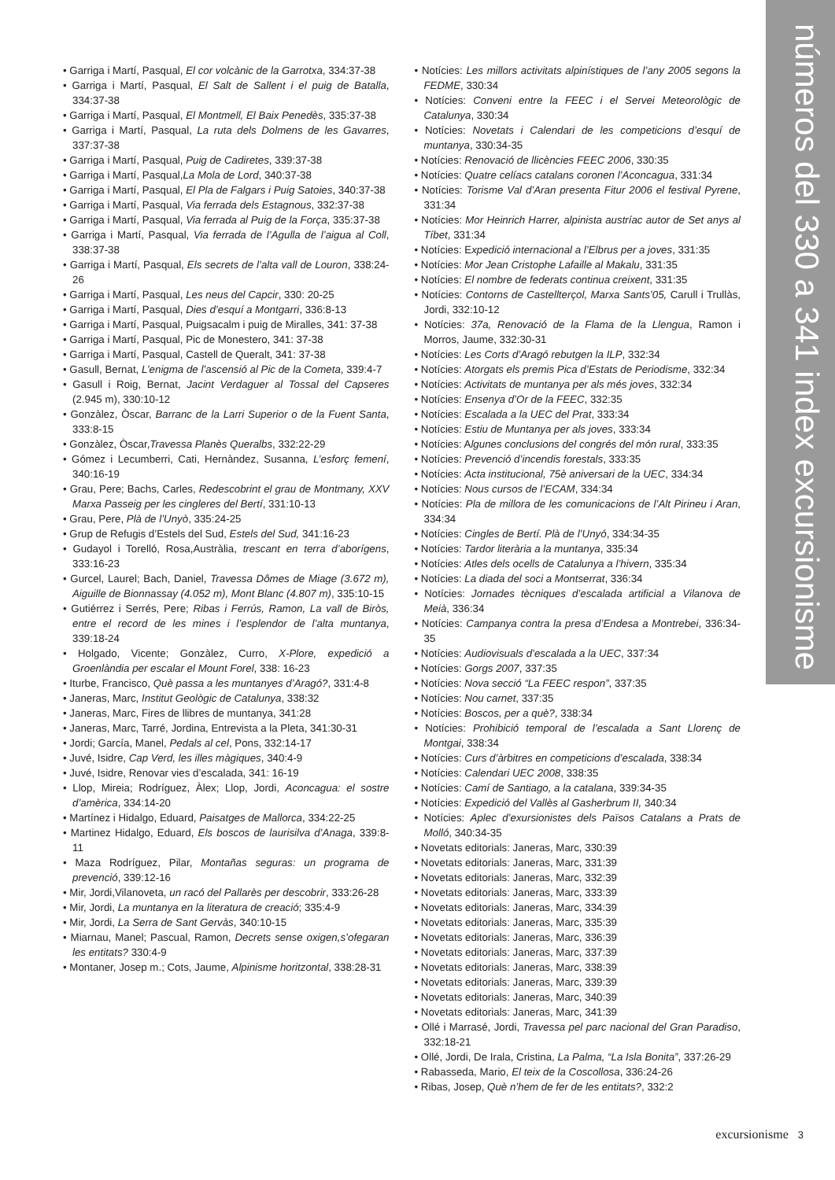números del 330 a 341 index excursionisme
• Garriga i Martí, Pasqual, El cor volcànic de la Garrotxa, 334:37-38
• Garriga i Martí, Pasqual, El Salt de Sallent i el puig de Batalla, 334:37-38
• Garriga i Martí, Pasqual, El Montmell, El Baix Penedès, 335:37-38
• Garriga i Martí, Pasqual, La ruta dels Dolmens de les Gavarres, 337:37-38
• Garriga i Martí, Pasqual, Puig de Cadiretes, 339:37-38
• Garriga i Martí, Pasqual,La Mola de Lord, 340:37-38
• Garriga i Martí, Pasqual, El Pla de Falgars i Puig Satoies, 340:37-38
• Garriga i Martí, Pasqual, Via ferrada dels Estagnous, 332:37-38
• Garriga i Martí, Pasqual, Via ferrada al Puig de la Força, 335:37-38
• Garriga i Martí, Pasqual, Via ferrada de l’Agulla de l’aigua al Coll, 338:37-38
• Garriga i Martí, Pasqual, Els secrets de l’alta vall de Louron, 338:24-26
• Garriga i Martí, Pasqual, Les neus del Capcir, 330: 20-25
• Garriga i Martí, Pasqual, Dies d’esquí a Montgarri, 336:8-13
• Garriga i Martí, Pasqual, Puigsacalm i puig de Miralles, 341: 37-38
• Garriga i Martí, Pasqual, Pic de Monestero, 341: 37-38
• Garriga i Martí, Pasqual, Castell de Queralt, 341: 37-38
• Gasull, Bernat, L’enigma de l’ascensió al Pic de la Cometa, 339:4-7
• Gasull i Roig, Bernat, Jacint Verdaguer al Tossal del Capseres (2.945 m), 330:10-12
• Gonzàlez, Òscar, Barranc de la Larri Superior o de la Fuent Santa, 333:8-15
• Gonzàlez, Òscar,Travessa Planès Queralbs, 332:22-29
• Gómez i Lecumberri, Cati, Hernàndez, Susanna, L’esforç femení, 340:16-19
• Grau, Pere; Bachs, Carles, Redescobrint el grau de Montmany, XXV Marxa Passeig per les cingleres del Bertí, 331:10-13
• Grau, Pere, Plà de l’Unyò, 335:24-25
• Grup de Refugis d’Estels del Sud, Estels del Sud, 341:16-23
• Gudayol i Torelló, Rosa,Austràlia, trescant en terra d’aborígens, 333:16-23
• Gurcel, Laurel; Bach, Daniel, Travessa Dômes de Miage (3.672 m), Aiguille de Bionnassay (4.052 m), Mont Blanc (4.807 m), 335:10-15
• Gutiérrez i Serrés, Pere; Ribas i Ferrús, Ramon, La vall de Biròs, entre el record de les mines i l’esplendor de l’alta muntanya, 339:18-24
• Holgado, Vicente; Gonzàlez, Curro, X-Plore, expedició a Groenlàndia per escalar el Mount Forel, 338: 16-23
• Iturbe, Francisco, Què passa a les muntanyes d’Aragó?, 331:4-8
• Janeras, Marc, Institut Geològic de Catalunya, 338:32
• Janeras, Marc, Fires de llibres de muntanya, 341:28
• Janeras, Marc, Tarré, Jordina, Entrevista a la Pleta, 341:30-31
• Jordi; García, Manel, Pedals al cel, Pons, 332:14-17
• Juvé, Isidre, Cap Verd, les illes màgiques, 340:4-9
• Juvé, Isidre, Renovar vies d’escalada, 341: 16-19
• Llop, Mireia; Rodríguez, Àlex; Llop, Jordi, Aconcagua: el sostre d’amèrica, 334:14-20
• Martínez i Hidalgo, Eduard, Paisatges de Mallorca, 334:22-25
• Martinez Hidalgo, Eduard, Els boscos de laurisilva d’Anaga, 339:8-11
• Maza Rodríguez, Pilar, Montañas seguras: un programa de prevenció, 339:12-16
• Mir, Jordi,Vilanoveta, un racó del Pallarès per descobrir, 333:26-28
• Mir, Jordi, La muntanya en la literatura de creació; 335:4-9
• Mir, Jordi, La Serra de Sant Gervàs, 340:10-15
• Miarnau, Manel; Pascual, Ramon, Decrets sense oxigen,s’ofegaran les entitats? 330:4-9
• Montaner, Josep m.; Cots, Jaume, Alpinisme horitzontal, 338:28-31
• Notícies: Les millors activitats alpinístiques de l’any 2005 segons la FEDME, 330:34
• Notícies: Conveni entre la FEEC i el Servei Meteorològic de Catalunya, 330:34
• Notícies: Novetats i Calendari de les competicions d’esquí de muntanya, 330:34-35
• Notícies: Renovació de llicències FEEC 2006, 330:35
• Notícies: Quatre celíacs catalans coronen l’Aconcagua, 331:34
• Notícies: Torisme Val d’Aran presenta Fitur 2006 el festival Pyrene, 331:34
• Notícies: Mor Heinrich Harrer, alpinista austríac autor de Set anys al Tíbet, 331:34
• Notícies: Expedició internacional a l’Elbrus per a joves, 331:35
• Notícies: Mor Jean Cristophe Lafaille al Makalu, 331:35
• Notícies: El nombre de federats continua creixent, 331:35
• Notícies: Contorns de Castellterçol, Marxa Sants’05, Carull i Trullàs, Jordi, 332:10-12
• Notícies: 37a, Renovació de la Flama de la Llengua, Ramon i Morros, Jaume, 332:30-31
• Notícies: Les Corts d’Aragó rebutgen la ILP, 332:34
• Notícies: Atorgats els premis Pica d’Estats de Periodisme, 332:34
• Notícies: Activitats de muntanya per als més joves, 332:34
• Notícies: Ensenya d’Or de la FEEC, 332:35
• Notícies: Escalada a la UEC del Prat, 333:34
• Notícies: Estiu de Muntanya per als joves, 333:34
• Notícies: Algunes conclusions del congrés del món rural, 333:35
• Notícies: Prevenció d’incendis forestals, 333:35
• Notícies: Acta institucional, 75è aniversari de la UEC, 334:34
• Notícies: Nous cursos de l’ECAM, 334:34
• Notícies: Pla de millora de les comunicacions de l’Alt Pirineu i Aran, 334:34
• Notícies: Cingles de Bertí. Plà de l’Unyó, 334:34-35
• Notícies: Tardor literària a la muntanya, 335:34
• Notícies: Atles dels ocells de Catalunya a l’hivern, 335:34
• Notícies: La diada del soci a Montserrat, 336:34
• Notícies: Jornades tècniques d’escalada artificial a Vilanova de Meià, 336:34
• Notícies: Campanya contra la presa d’Endesa a Montrebei, 336:34-35
• Notícies: Audiovisuals d’escalada a la UEC, 337:34
• Notícies: Gorgs 2007, 337:35
• Notícies: Nova secció “La FEEC respon”, 337:35
• Notícies: Nou carnet, 337:35
• Notícies: Boscos, per a què?, 338:34
• Notícies: Prohibició temporal de l’escalada a Sant Llorenç de Montgai, 338:34
• Notícies: Curs d’àrbitres en competicions d’escalada, 338:34
• Notícies: Calendari UEC 2008, 338:35
• Notícies: Camí de Santiago, a la catalana, 339:34-35
• Notícies: Expedició del Vallès al Gasherbrum II, 340:34
• Notícies: Aplec d’exursionistes dels Països Catalans a Prats de Molló, 340:34-35
• Novetats editorials: Janeras, Marc, 330:39
• Novetats editorials: Janeras, Marc, 331:39
• Novetats editorials: Janeras, Marc, 332:39
• Novetats editorials: Janeras, Marc, 333:39
• Novetats editorials: Janeras, Marc, 334:39
• Novetats editorials: Janeras, Marc, 335:39
• Novetats editorials: Janeras, Marc, 336:39
• Novetats editorials: Janeras, Marc, 337:39
• Novetats editorials: Janeras, Marc, 338:39
• Novetats editorials: Janeras, Marc, 339:39
• Novetats editorials: Janeras, Marc, 340:39
• Novetats editorials: Janeras, Marc, 341:39
• Ollé i Marrasé, Jordi, Travessa pel parc nacional del Gran Paradiso, 332:18-21
• Ollé, Jordi, De Irala, Cristina, La Palma, “La Isla Bonita”, 337:26-29
• Rabasseda, Mario, El teix de la Coscollosa, 336:24-26
• Ribas, Josep, Què n’hem de fer de les entitats?, 332:2
excursionisme 3